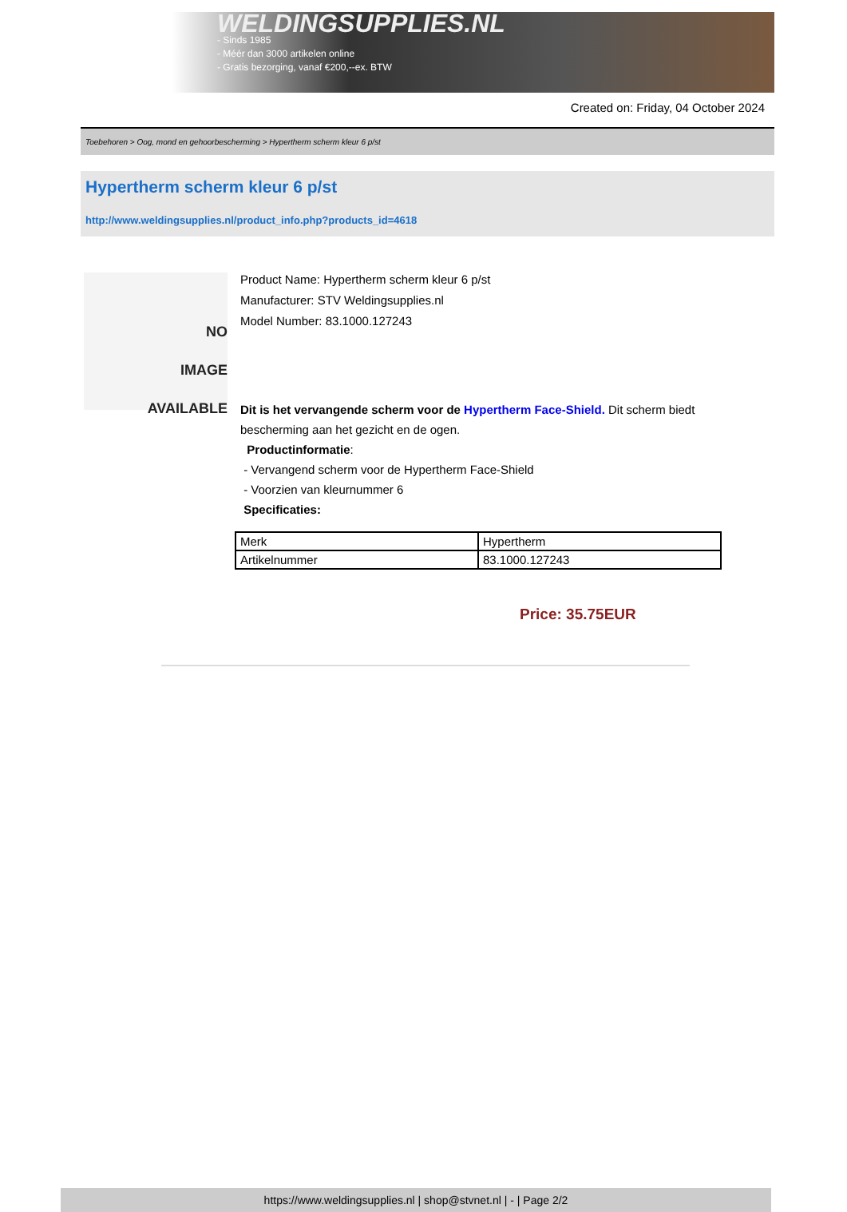WELDINGSUPPLIES.NL
- Sinds 1985
- Méér dan 3000 artikelen online
- Gratis bezorging, vanaf €200,--ex. BTW
Created on: Friday, 04 October 2024
Toebehoren > Oog, mond en gehoorbescherming > Hypertherm scherm kleur 6 p/st
Hypertherm scherm kleur 6 p/st
http://www.weldingsupplies.nl/product_info.php?products_id=4618
NO
IMAGE
AVAILABLE
Product Name: Hypertherm scherm kleur 6 p/st
Manufacturer: STV Weldingsupplies.nl
Model Number: 83.1000.127243
Dit is het vervangende scherm voor de Hypertherm Face-Shield. Dit scherm biedt bescherming aan het gezicht en de ogen.
Productinformatie:
- Vervangend scherm voor de Hypertherm Face-Shield
- Voorzien van kleurnummer 6
Specificaties:
| Merk | Hypertherm |
| Artikelnummer | 83.1000.127243 |
Price: 35.75EUR
https://www.weldingsupplies.nl | shop@stvnet.nl | - | Page 2/2